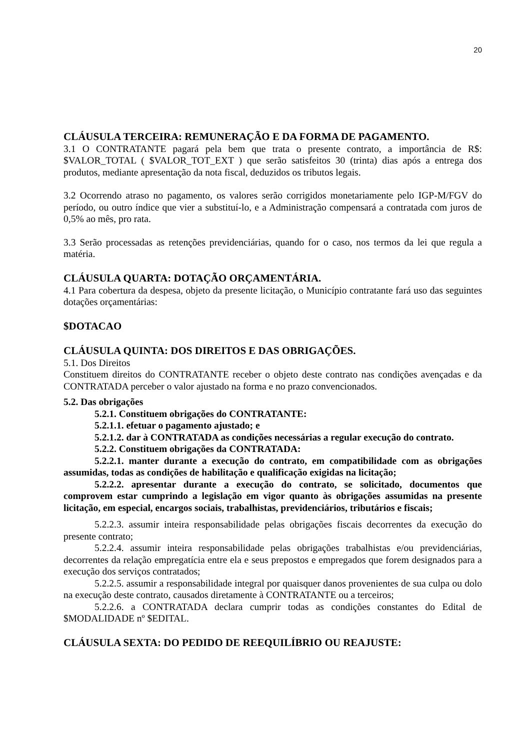20
CLÁUSULA TERCEIRA: REMUNERAÇÃO E DA FORMA DE PAGAMENTO.
3.1 O CONTRATANTE pagará pela bem que trata o presente contrato, a importância de R$: $VALOR_TOTAL ( $VALOR_TOT_EXT ) que serão satisfeitos 30 (trinta) dias após a entrega dos produtos, mediante apresentação da nota fiscal, deduzidos os tributos legais.
3.2 Ocorrendo atraso no pagamento, os valores serão corrigidos monetariamente pelo IGP-M/FGV do período, ou outro índice que vier a substituí-lo, e a Administração compensará a contratada com juros de 0,5% ao mês, pro rata.
3.3 Serão processadas as retenções previdenciárias, quando for o caso, nos termos da lei que regula a matéria.
CLÁUSULA QUARTA: DOTAÇÃO ORÇAMENTÁRIA.
4.1 Para cobertura da despesa, objeto da presente licitação, o Município contratante fará uso das seguintes dotações orçamentárias:
$DOTACAO
CLÁUSULA QUINTA: DOS DIREITOS E DAS OBRIGAÇÕES.
5.1. Dos Direitos
Constituem direitos do CONTRATANTE receber o objeto deste contrato nas condições avençadas e da CONTRATADA perceber o valor ajustado na forma e no prazo convencionados.
5.2. Das obrigações
5.2.1. Constituem obrigações do CONTRATANTE:
5.2.1.1. efetuar o pagamento ajustado; e
5.2.1.2. dar à CONTRATADA as condições necessárias a regular execução do contrato.
5.2.2. Constituem obrigações da CONTRATADA:
5.2.2.1. manter durante a execução do contrato, em compatibilidade com as obrigações assumidas, todas as condições de habilitação e qualificação exigidas na licitação;
5.2.2.2. apresentar durante a execução do contrato, se solicitado, documentos que comprovem estar cumprindo a legislação em vigor quanto às obrigações assumidas na presente licitação, em especial, encargos sociais, trabalhistas, previdenciários, tributários e fiscais;
5.2.2.3. assumir inteira responsabilidade pelas obrigações fiscais decorrentes da execução do presente contrato;
5.2.2.4. assumir inteira responsabilidade pelas obrigações trabalhistas e/ou previdenciárias, decorrentes da relação empregatícia entre ela e seus prepostos e empregados que forem designados para a execução dos serviços contratados;
5.2.2.5. assumir a responsabilidade integral por quaisquer danos provenientes de sua culpa ou dolo na execução deste contrato, causados diretamente à CONTRATANTE ou a terceiros;
5.2.2.6. a CONTRATADA declara cumprir todas as condições constantes do Edital de $MODALIDADE nº $EDITAL.
CLÁUSULA SEXTA: DO PEDIDO DE REEQUILÍBRIO OU REAJUSTE: